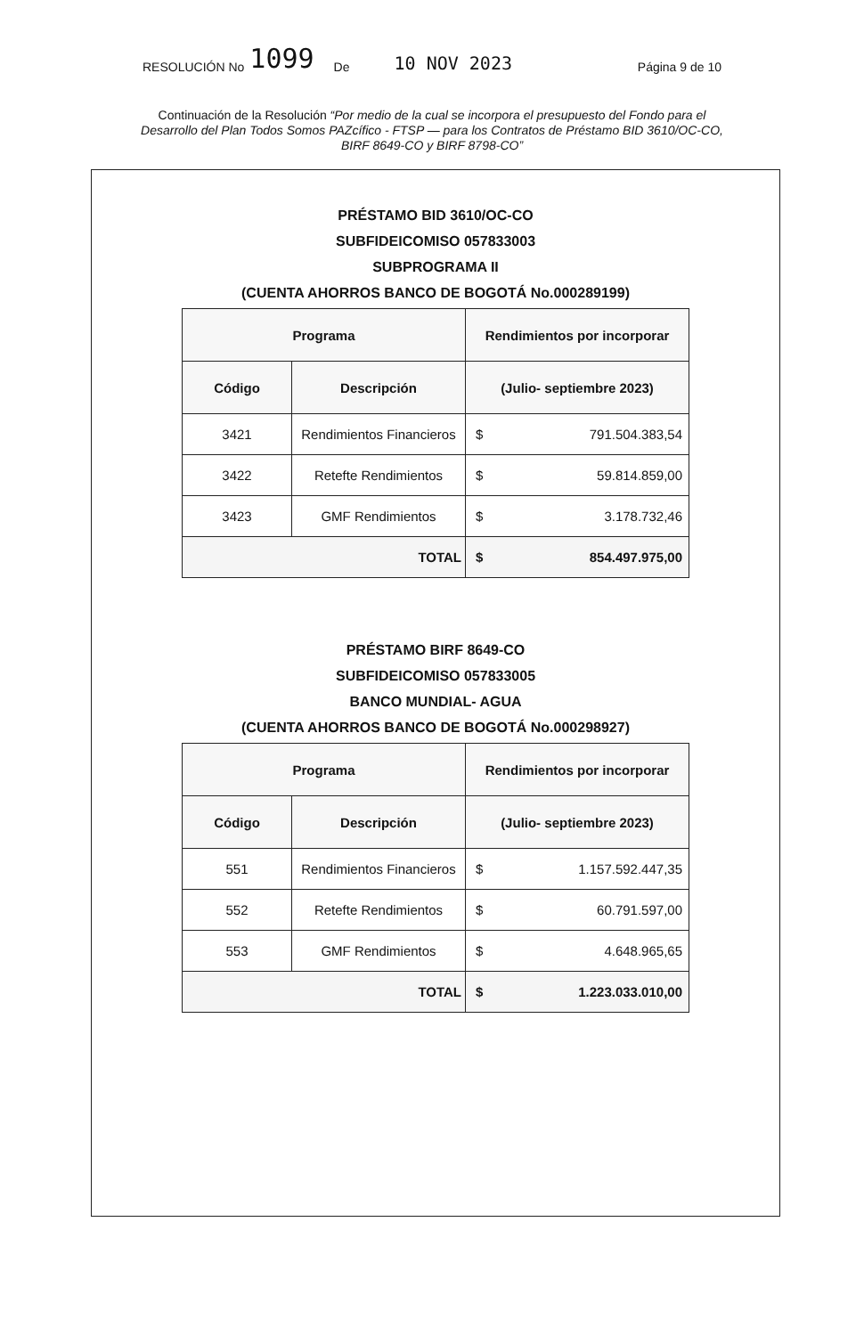RESOLUCIÓN No 1099 De 10 NOV 2023 Página 9 de 10
Continuación de la Resolución “Por medio de la cual se incorpora el presupuesto del Fondo para el Desarrollo del Plan Todos Somos PAZcífico - FTSP — para los Contratos de Préstamo BID 3610/OC-CO, BIRF 8649-CO y BIRF 8798-CO”
PRÉSTAMO BID 3610/OC-CO
SUBFIDEICOMISO 057833003
SUBPROGRAMA II
(CUENTA AHORROS BANCO DE BOGOTÁ No.000289199)
| Programa | | Rendimientos por incorporar |
| --- | --- | --- |
| Código | Descripción | (Julio- septiembre 2023) |
| 3421 | Rendimientos Financieros | $ 791.504.383,54 |
| 3422 | Retefte Rendimientos | $ 59.814.859,00 |
| 3423 | GMF Rendimientos | $ 3.178.732,46 |
| TOTAL | | $ 854.497.975,00 |
PRÉSTAMO BIRF 8649-CO
SUBFIDEICOMISO 057833005
BANCO MUNDIAL- AGUA
(CUENTA AHORROS BANCO DE BOGOTÁ No.000298927)
| Programa | | Rendimientos por incorporar |
| --- | --- | --- |
| Código | Descripción | (Julio- septiembre 2023) |
| 551 | Rendimientos Financieros | $ 1.157.592.447,35 |
| 552 | Retefte Rendimientos | $ 60.791.597,00 |
| 553 | GMF Rendimientos | $ 4.648.965,65 |
| TOTAL | | $ 1.223.033.010,00 |